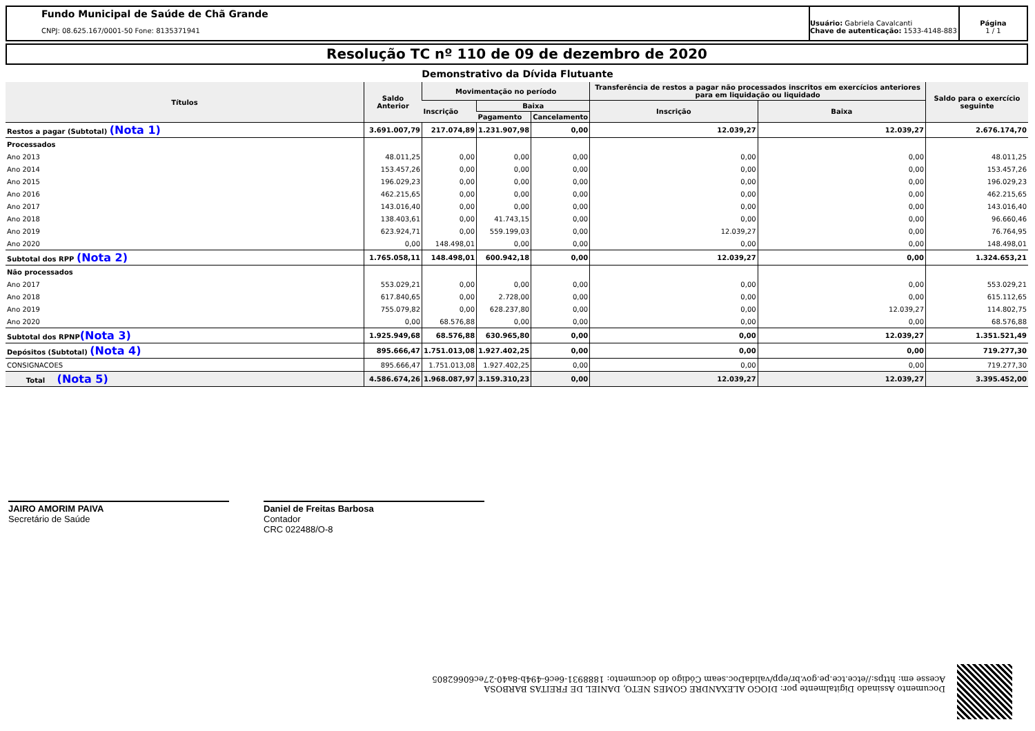Fundo Municipal de Saúde de Chã Grande
CNPJ: 08.625.167/0001-50 Fone: 8135371941
Usuário: Gabriela Cavalcanti
Chave de autenticação: 1533-4148-883
Página
1 / 1
Resolução TC nº 110 de 09 de dezembro de 2020
Demonstrativo da Dívida Flutuante
| Títulos | Saldo Anterior | Movimentação no período | | | Transferência de restos a pagar não processados inscritos em exercícios anteriores para em liquidação ou liquidado | | Saldo para o exercício seguinte |
| --- | --- | --- | --- | --- | --- | --- | --- |
| | | Inscrição | Baixa | | Inscrição | Baixa | |
| | | | Pagamento | Cancelamento | | | |
| Restos a pagar (Subtotal) (Nota 1) | 3.691.007,79 | 217.074,89 | 1.231.907,98 | 0,00 | 12.039,27 | 12.039,27 | 2.676.174,70 |
| Processados | | | | | | | |
| Ano 2013 | 48.011,25 | 0,00 | 0,00 | 0,00 | 0,00 | 0,00 | 48.011,25 |
| Ano 2014 | 153.457,26 | 0,00 | 0,00 | 0,00 | 0,00 | 0,00 | 153.457,26 |
| Ano 2015 | 196.029,23 | 0,00 | 0,00 | 0,00 | 0,00 | 0,00 | 196.029,23 |
| Ano 2016 | 462.215,65 | 0,00 | 0,00 | 0,00 | 0,00 | 0,00 | 462.215,65 |
| Ano 2017 | 143.016,40 | 0,00 | 0,00 | 0,00 | 0,00 | 0,00 | 143.016,40 |
| Ano 2018 | 138.403,61 | 0,00 | 41.743,15 | 0,00 | 0,00 | 0,00 | 96.660,46 |
| Ano 2019 | 623.924,71 | 0,00 | 559.199,03 | 0,00 | 12.039,27 | 0,00 | 76.764,95 |
| Ano 2020 | 0,00 | 148.498,01 | 0,00 | 0,00 | 0,00 | 0,00 | 148.498,01 |
| Subtotal dos RPP (Nota 2) | 1.765.058,11 | 148.498,01 | 600.942,18 | 0,00 | 12.039,27 | 0,00 | 1.324.653,21 |
| Não processados | | | | | | | |
| Ano 2017 | 553.029,21 | 0,00 | 0,00 | 0,00 | 0,00 | 0,00 | 553.029,21 |
| Ano 2018 | 617.840,65 | 0,00 | 2.728,00 | 0,00 | 0,00 | 0,00 | 615.112,65 |
| Ano 2019 | 755.079,82 | 0,00 | 628.237,80 | 0,00 | 0,00 | 12.039,27 | 114.802,75 |
| Ano 2020 | 0,00 | 68.576,88 | 0,00 | 0,00 | 0,00 | 0,00 | 68.576,88 |
| Subtotal dos RPNP (Nota 3) | 1.925.949,68 | 68.576,88 | 630.965,80 | 0,00 | 0,00 | 12.039,27 | 1.351.521,49 |
| Depósitos (Subtotal) (Nota 4) | 895.666,47 | 1.751.013,08 | 1.927.402,25 | 0,00 | 0,00 | 0,00 | 719.277,30 |
| CONSIGNACOES | 895.666,47 | 1.751.013,08 | 1.927.402,25 | 0,00 | 0,00 | 0,00 | 719.277,30 |
| Total (Nota 5) | 4.586.674,26 | 1.968.087,97 | 3.159.310,23 | 0,00 | 12.039,27 | 12.039,27 | 3.395.452,00 |
JAIRO AMORIM PAIVA
Secretário de Saúde
Daniel de Freitas Barbosa
Contador
CRC 022488/O-8
Documento Assinado Digitalmente por: DIOGO ALEXANDRE GOMES NETO, DANIEL DE FREITAS BARBOSA
Acesse em: https://etce.tce.pe.gov.br/epp/validaDoc.seam Código do documento: 1888931-6ec6-494b-8a40-27ec60662805